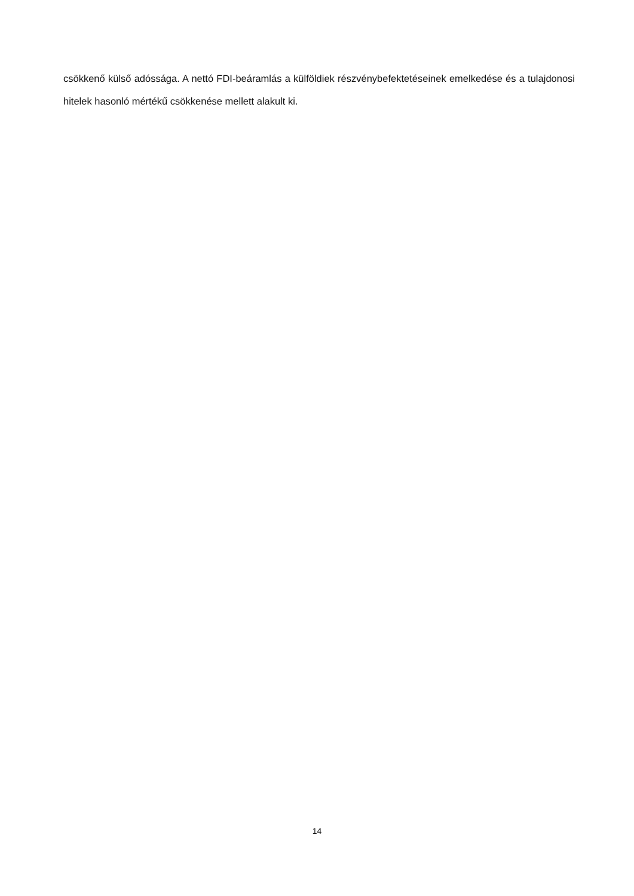csökkenő külső adóssága. A nettó FDI-beáramlás a külföldiek részvénybefektetéseinek emelkedése és a tulajdonosi hitelek hasonló mértékű csökkenése mellett alakult ki.
14